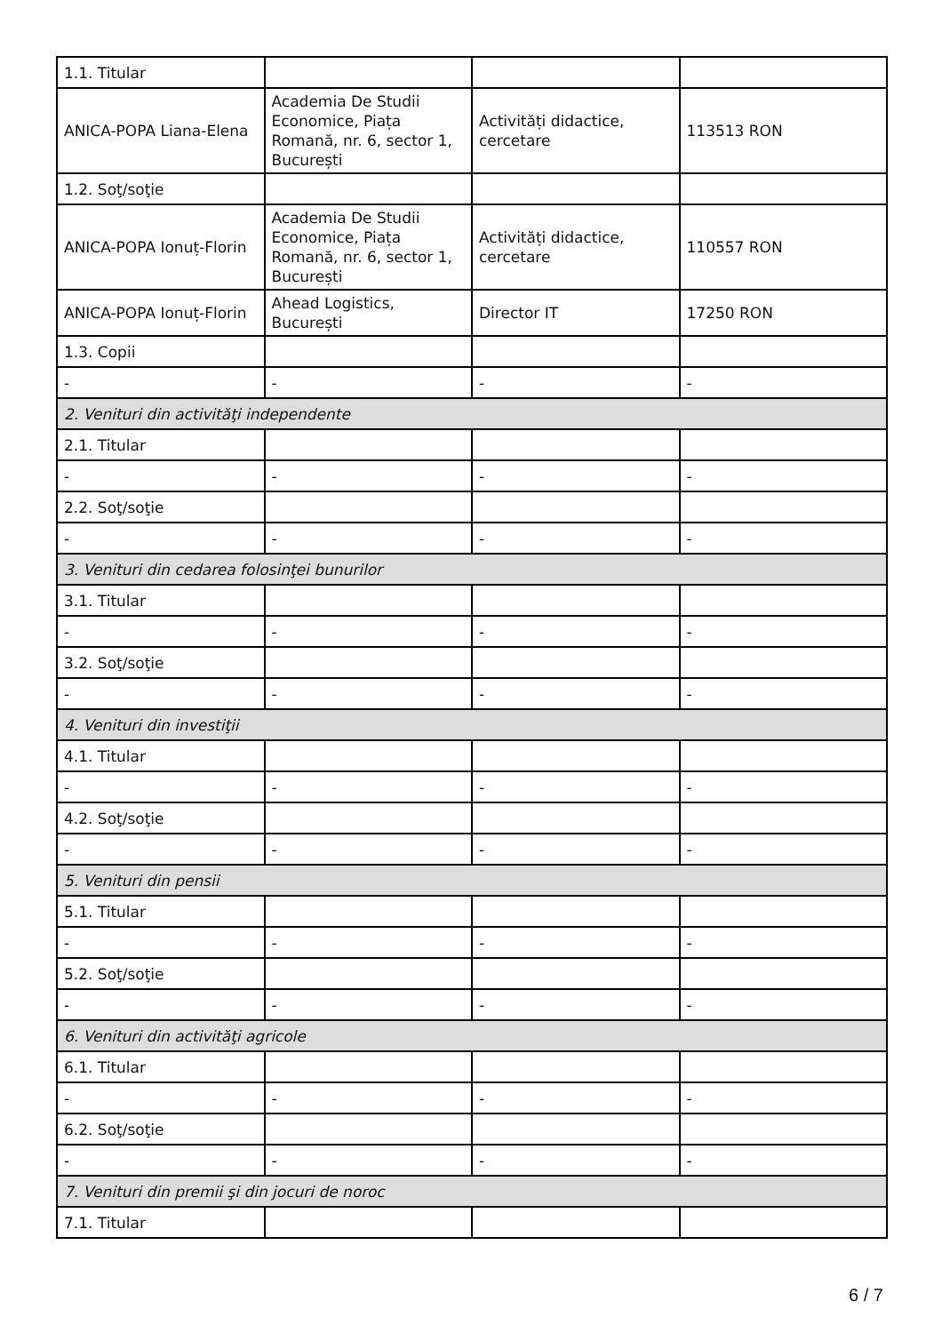| 1.1. Titular | | | |
| ANICA-POPA Liana-Elena | Academia De Studii Economice, Piața Romană, nr. 6, sector 1, București | Activități didactice, cercetare | 113513 RON |
| 1.2. Soţ/soţie | | | |
| ANICA-POPA Ionuț-Florin | Academia De Studii Economice, Piața Romană, nr. 6, sector 1, București | Activități didactice, cercetare | 110557 RON |
| ANICA-POPA Ionuț-Florin | Ahead Logistics, București | Director IT | 17250 RON |
| 1.3. Copii | | | |
| - | - | - | - |
| 2. Venituri din activităţi independente | | | |
| 2.1. Titular | | | |
| - | - | - | - |
| 2.2. Soţ/soţie | | | |
| - | - | - | - |
| 3. Venituri din cedarea folosinţei bunurilor | | | |
| 3.1. Titular | | | |
| - | - | - | - |
| 3.2. Soţ/soţie | | | |
| - | - | - | - |
| 4. Venituri din investiţii | | | |
| 4.1. Titular | | | |
| - | - | - | - |
| 4.2. Soţ/soţie | | | |
| - | - | - | - |
| 5. Venituri din pensii | | | |
| 5.1. Titular | | | |
| - | - | - | - |
| 5.2. Soţ/soţie | | | |
| - | - | - | - |
| 6. Venituri din activităţi agricole | | | |
| 6.1. Titular | | | |
| - | - | - | - |
| 6.2. Soţ/soţie | | | |
| - | - | - | - |
| 7. Venituri din premii şi din jocuri de noroc | | | |
| 7.1. Titular | | | |
6 / 7